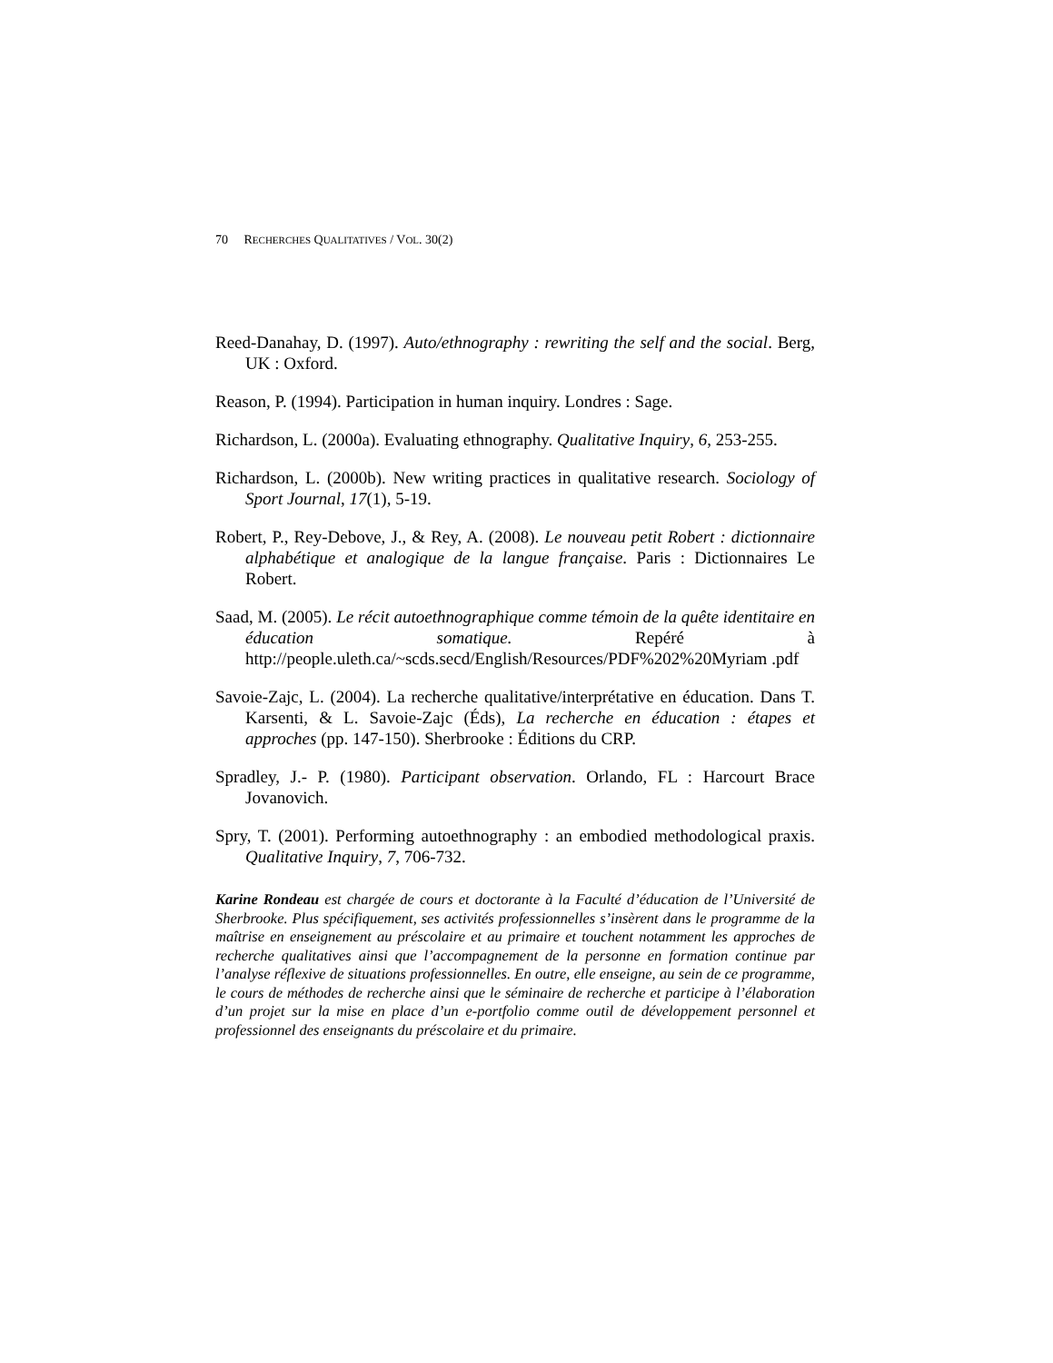70 RECHERCHES QUALITATIVES / VOL. 30(2)
Reed-Danahay, D. (1997). Auto/ethnography : rewriting the self and the social. Berg, UK : Oxford.
Reason, P. (1994). Participation in human inquiry. Londres : Sage.
Richardson, L. (2000a). Evaluating ethnography. Qualitative Inquiry, 6, 253-255.
Richardson, L. (2000b). New writing practices in qualitative research. Sociology of Sport Journal, 17(1), 5-19.
Robert, P., Rey-Debove, J., & Rey, A. (2008). Le nouveau petit Robert : dictionnaire alphabétique et analogique de la langue française. Paris : Dictionnaires Le Robert.
Saad, M. (2005). Le récit autoethnographique comme témoin de la quête identitaire en éducation somatique. Repéré à http://people.uleth.ca/~scds.secd/English/Resources/PDF%202%20Myriam .pdf
Savoie-Zajc, L. (2004). La recherche qualitative/interprétative en éducation. Dans T. Karsenti, & L. Savoie-Zajc (Éds), La recherche en éducation : étapes et approches (pp. 147-150). Sherbrooke : Éditions du CRP.
Spradley, J.- P. (1980). Participant observation. Orlando, FL : Harcourt Brace Jovanovich.
Spry, T. (2001). Performing autoethnography : an embodied methodological praxis. Qualitative Inquiry, 7, 706-732.
Karine Rondeau est chargée de cours et doctorante à la Faculté d’éducation de l’Université de Sherbrooke. Plus spécifiquement, ses activités professionnelles s’insèrent dans le programme de la maîtrise en enseignement au préscolaire et au primaire et touchent notamment les approches de recherche qualitatives ainsi que l’accompagnement de la personne en formation continue par l’analyse réflexive de situations professionnelles. En outre, elle enseigne, au sein de ce programme, le cours de méthodes de recherche ainsi que le séminaire de recherche et participe à l’élaboration d’un projet sur la mise en place d’un e-portfolio comme outil de développement personnel et professionnel des enseignants du préscolaire et du primaire.